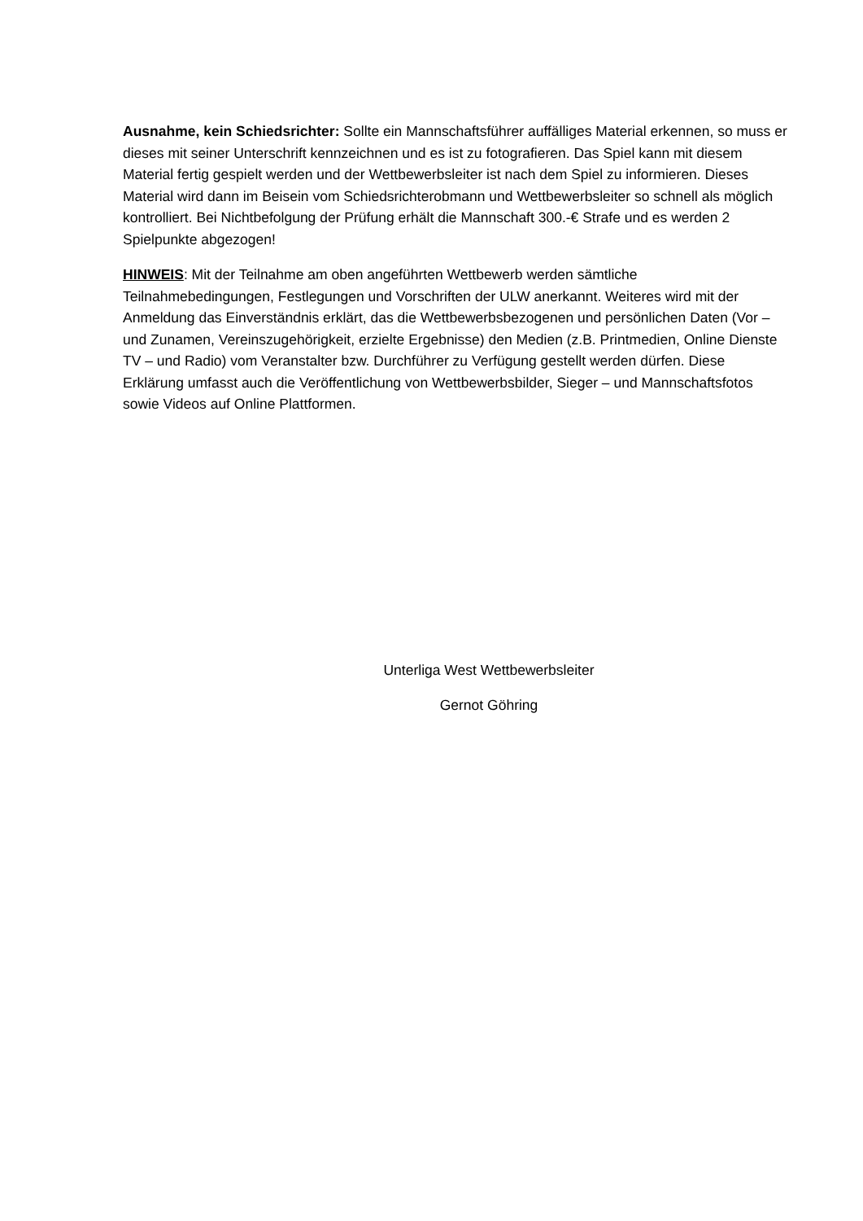Ausnahme, kein Schiedsrichter: Sollte ein Mannschaftsführer auffälliges Material erkennen, so muss er dieses mit seiner Unterschrift kennzeichnen und es ist zu fotografieren. Das Spiel kann mit diesem Material fertig gespielt werden und der Wettbewerbsleiter ist nach dem Spiel zu informieren. Dieses Material wird dann im Beisein vom Schiedsrichterobmann und Wettbewerbsleiter so schnell als möglich kontrolliert. Bei Nichtbefolgung der Prüfung erhält die Mannschaft 300.-€ Strafe und es werden 2 Spielpunkte abgezogen!
HINWEIS: Mit der Teilnahme am oben angeführten Wettbewerb werden sämtliche Teilnahmebedingungen, Festlegungen und Vorschriften der ULW anerkannt. Weiteres wird mit der Anmeldung das Einverständnis erklärt, das die Wettbewerbsbezogenen und persönlichen Daten (Vor – und Zunamen, Vereinszugehörigkeit, erzielte Ergebnisse) den Medien (z.B. Printmedien, Online Dienste TV – und Radio) vom Veranstalter bzw. Durchführer zu Verfügung gestellt werden dürfen. Diese Erklärung umfasst auch die Veröffentlichung von Wettbewerbsbilder, Sieger – und Mannschaftsfotos sowie Videos auf Online Plattformen.
Unterliga West Wettbewerbsleiter
Gernot Göhring